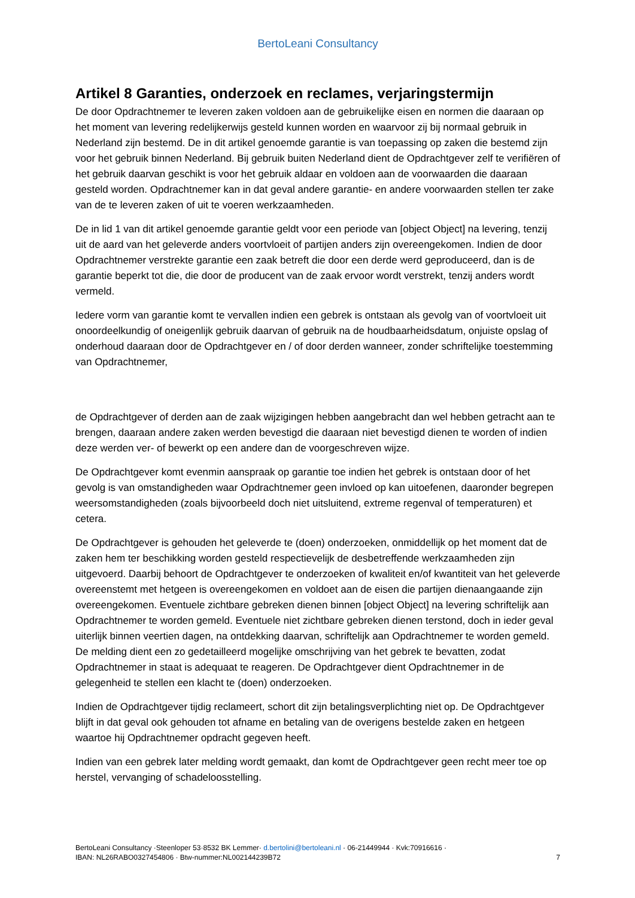BertoLeani Consultancy
Artikel 8 Garanties, onderzoek en reclames, verjaringstermijn
De door Opdrachtnemer te leveren zaken voldoen aan de gebruikelijke eisen en normen die daaraan op het moment van levering redelijkerwijs gesteld kunnen worden en waarvoor zij bij normaal gebruik in Nederland zijn bestemd. De in dit artikel genoemde garantie is van toepassing op zaken die bestemd zijn voor het gebruik binnen Nederland. Bij gebruik buiten Nederland dient de Opdrachtgever zelf te verifiëren of het gebruik daarvan geschikt is voor het gebruik aldaar en voldoen aan de voorwaarden die daaraan gesteld worden. Opdrachtnemer kan in dat geval andere garantie- en andere voorwaarden stellen ter zake van de te leveren zaken of uit te voeren werkzaamheden.
De in lid 1 van dit artikel genoemde garantie geldt voor een periode van [object Object] na levering, tenzij uit de aard van het geleverde anders voortvloeit of partijen anders zijn overeengekomen. Indien de door Opdrachtnemer verstrekte garantie een zaak betreft die door een derde werd geproduceerd, dan is de garantie beperkt tot die, die door de producent van de zaak ervoor wordt verstrekt, tenzij anders wordt vermeld.
Iedere vorm van garantie komt te vervallen indien een gebrek is ontstaan als gevolg van of voortvloeit uit onoordeelkundig of oneigenlijk gebruik daarvan of gebruik na de houdbaarheidsdatum, onjuiste opslag of onderhoud daaraan door de Opdrachtgever en / of door derden wanneer, zonder schriftelijke toestemming van Opdrachtnemer,
de Opdrachtgever of derden aan de zaak wijzigingen hebben aangebracht dan wel hebben getracht aan te brengen, daaraan andere zaken werden bevestigd die daaraan niet bevestigd dienen te worden of indien deze werden ver- of bewerkt op een andere dan de voorgeschreven wijze.
De Opdrachtgever komt evenmin aanspraak op garantie toe indien het gebrek is ontstaan door of het gevolg is van omstandigheden waar Opdrachtnemer geen invloed op kan uitoefenen, daaronder begrepen weersomstandigheden (zoals bijvoorbeeld doch niet uitsluitend, extreme regenval of temperaturen) et cetera.
De Opdrachtgever is gehouden het geleverde te (doen) onderzoeken, onmiddellijk op het moment dat de zaken hem ter beschikking worden gesteld respectievelijk de desbetreffende werkzaamheden zijn uitgevoerd. Daarbij behoort de Opdrachtgever te onderzoeken of kwaliteit en/of kwantiteit van het geleverde overeenstemt met hetgeen is overeengekomen en voldoet aan de eisen die partijen dienaangaande zijn overeengekomen. Eventuele zichtbare gebreken dienen binnen [object Object] na levering schriftelijk aan Opdrachtnemer te worden gemeld. Eventuele niet zichtbare gebreken dienen terstond, doch in ieder geval uiterlijk binnen veertien dagen, na ontdekking daarvan, schriftelijk aan Opdrachtnemer te worden gemeld. De melding dient een zo gedetailleerd mogelijke omschrijving van het gebrek te bevatten, zodat Opdrachtnemer in staat is adequaat te reageren. De Opdrachtgever dient Opdrachtnemer in de gelegenheid te stellen een klacht te (doen) onderzoeken.
Indien de Opdrachtgever tijdig reclameert, schort dit zijn betalingsverplichting niet op. De Opdrachtgever blijft in dat geval ook gehouden tot afname en betaling van de overigens bestelde zaken en hetgeen waartoe hij Opdrachtnemer opdracht gegeven heeft.
Indien van een gebrek later melding wordt gemaakt, dan komt de Opdrachtgever geen recht meer toe op herstel, vervanging of schadeloosstelling.
BertoLeani Consultancy ·Steenloper 53·8532 BK Lemmer· d.bertolini@bertoleani.nl · 06-21449944 · Kvk:70916616 ·
IBAN: NL26RABO0327454806 · Btw-nummer:NL002144239B72 7